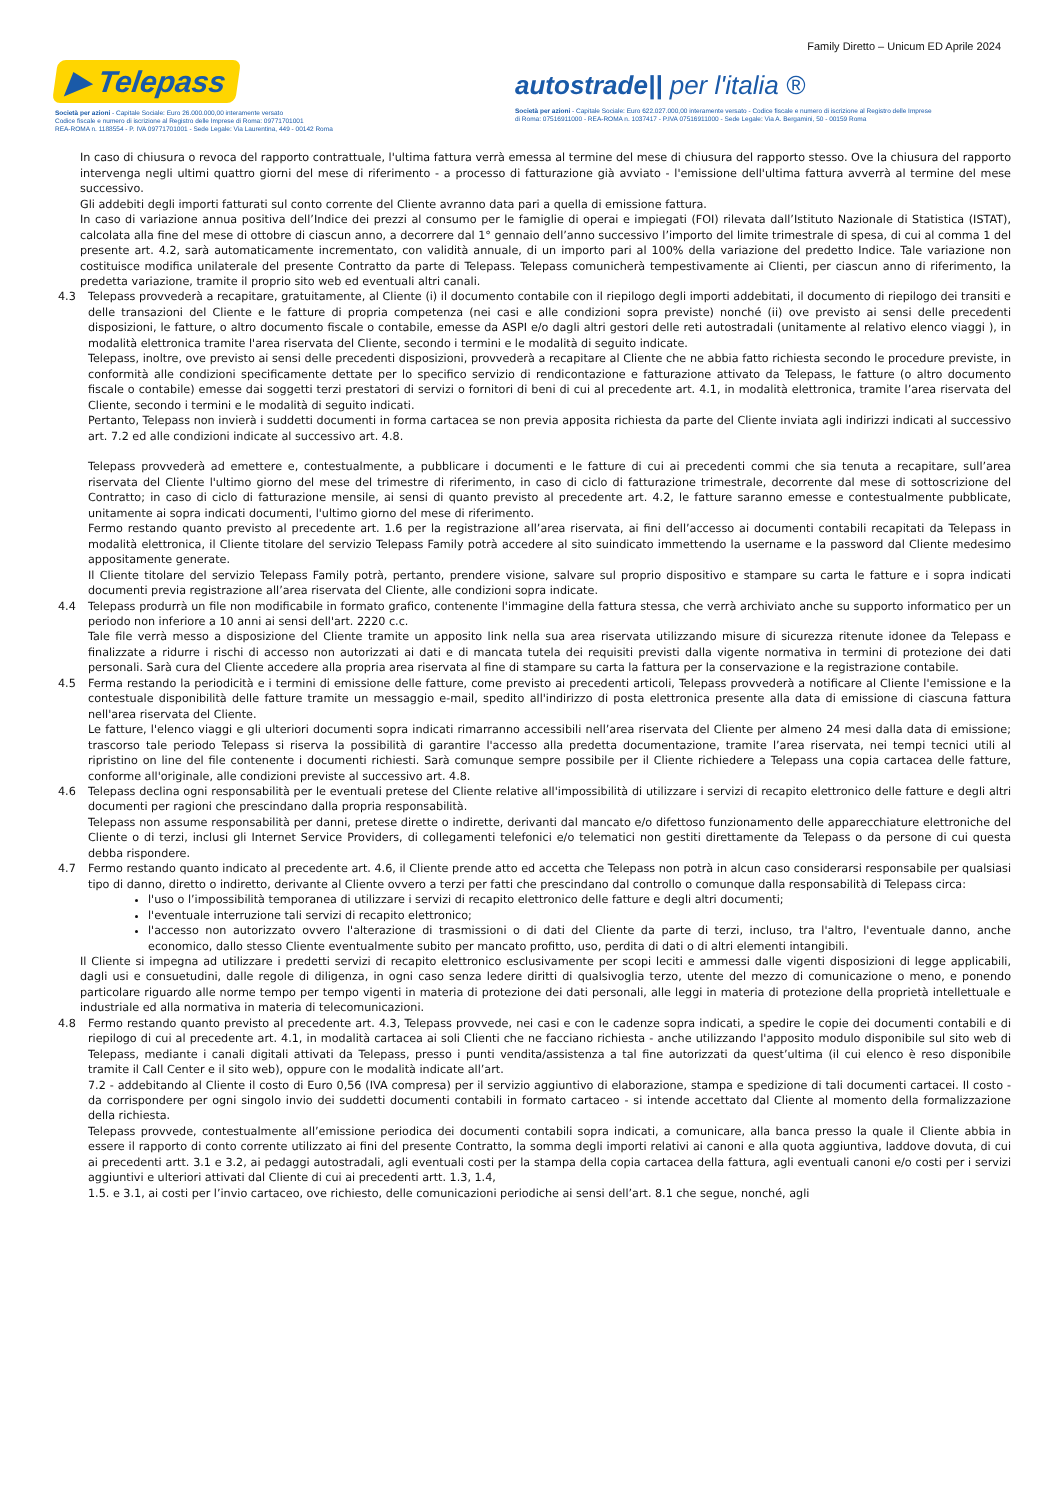Family Diretto – Unicum ED Aprile 2024
▶ Telepass
Società per azioni - Capitale Sociale: Euro 26.000.000,00 interamente versato
Codice fiscale e numero di iscrizione al Registro delle Imprese di Roma: 09771701001
REA-ROMA n. 1188554 - P. IVA 09771701001 - Sede Legale: Via Laurentina, 449 - 00142 Roma
autostrade|| per l'italia ®
Società per azioni - Capitale Sociale: Euro 622.027.000,00 interamente versato - Codice fiscale e numero di iscrizione al Registro delle Imprese di Roma: 07516911000 - REA-ROMA n. 1037417 - P.IVA 07516911000 - Sede Legale: Via A. Bergamini, 50 - 00159 Roma
In caso di chiusura o revoca del rapporto contrattuale, l'ultima fattura verrà emessa al termine del mese di chiusura del rapporto stesso. Ove la chiusura del rapporto intervenga negli ultimi quattro giorni del mese di riferimento - a processo di fatturazione già avviato - l'emissione dell'ultima fattura avverrà al termine del mese successivo.
Gli addebiti degli importi fatturati sul conto corrente del Cliente avranno data pari a quella di emissione fattura.
In caso di variazione annua positiva dell’Indice dei prezzi al consumo per le famiglie di operai e impiegati (FOI) rilevata dall’Istituto Nazionale di Statistica (ISTAT), calcolata alla fine del mese di ottobre di ciascun anno, a decorrere dal 1° gennaio dell’anno successivo l’importo del limite trimestrale di spesa, di cui al comma 1 del presente art. 4.2, sarà automaticamente incrementato, con validità annuale, di un importo pari al 100% della variazione del predetto Indice. Tale variazione non costituisce modifica unilaterale del presente Contratto da parte di Telepass. Telepass comunicherà tempestivamente ai Clienti, per ciascun anno di riferimento, la predetta variazione, tramite il proprio sito web ed eventuali altri canali.
4.3 Telepass provvederà a recapitare, gratuitamente, al Cliente (i) il documento contabile con il riepilogo degli importi addebitati, il documento di riepilogo dei transiti e delle transazioni del Cliente e le fatture di propria competenza (nei casi e alle condizioni sopra previste) nonché (ii) ove previsto ai sensi delle precedenti disposizioni, le fatture, o altro documento fiscale o contabile, emesse da ASPI e/o dagli altri gestori delle reti autostradali (unitamente al relativo elenco viaggi ), in modalità elettronica tramite l'area riservata del Cliente, secondo i termini e le modalità di seguito indicate.
Telepass, inoltre, ove previsto ai sensi delle precedenti disposizioni, provvederà a recapitare al Cliente che ne abbia fatto richiesta secondo le procedure previste, in conformità alle condizioni specificamente dettate per lo specifico servizio di rendicontazione e fatturazione attivato da Telepass, le fatture (o altro documento fiscale o contabile) emesse dai soggetti terzi prestatori di servizi o fornitori di beni di cui al precedente art. 4.1, in modalità elettronica, tramite l’area riservata del Cliente, secondo i termini e le modalità di seguito indicati.
Pertanto, Telepass non invierà i suddetti documenti in forma cartacea se non previa apposita richiesta da parte del Cliente inviata agli indirizzi indicati al successivo art. 7.2 ed alle condizioni indicate al successivo art. 4.8.
Telepass provvederà ad emettere e, contestualmente, a pubblicare i documenti e le fatture di cui ai precedenti commi che sia tenuta a recapitare, sull’area riservata del Cliente l'ultimo giorno del mese del trimestre di riferimento, in caso di ciclo di fatturazione trimestrale, decorrente dal mese di sottoscrizione del Contratto; in caso di ciclo di fatturazione mensile, ai sensi di quanto previsto al precedente art. 4.2, le fatture saranno emesse e contestualmente pubblicate, unitamente ai sopra indicati documenti, l'ultimo giorno del mese di riferimento.
Fermo restando quanto previsto al precedente art. 1.6 per la registrazione all’area riservata, ai fini dell’accesso ai documenti contabili recapitati da Telepass in modalità elettronica, il Cliente titolare del servizio Telepass Family potrà accedere al sito suindicato immettendo la username e la password dal Cliente medesimo appositamente generate.
Il Cliente titolare del servizio Telepass Family potrà, pertanto, prendere visione, salvare sul proprio dispositivo e stampare su carta le fatture e i sopra indicati documenti previa registrazione all’area riservata del Cliente, alle condizioni sopra indicate.
4.4 Telepass produrrà un file non modificabile in formato grafico, contenente l'immagine della fattura stessa, che verrà archiviato anche su supporto informatico per un periodo non inferiore a 10 anni ai sensi dell'art. 2220 c.c.
Tale file verrà messo a disposizione del Cliente tramite un apposito link nella sua area riservata utilizzando misure di sicurezza ritenute idonee da Telepass e finalizzate a ridurre i rischi di accesso non autorizzati ai dati e di mancata tutela dei requisiti previsti dalla vigente normativa in termini di protezione dei dati personali. Sarà cura del Cliente accedere alla propria area riservata al fine di stampare su carta la fattura per la conservazione e la registrazione contabile.
4.5 Ferma restando la periodicità e i termini di emissione delle fatture, come previsto ai precedenti articoli, Telepass provvederà a notificare al Cliente l'emissione e la contestuale disponibilità delle fatture tramite un messaggio e-mail, spedito all'indirizzo di posta elettronica presente alla data di emissione di ciascuna fattura nell'area riservata del Cliente.
Le fatture, l'elenco viaggi e gli ulteriori documenti sopra indicati rimarranno accessibili nell’area riservata del Cliente per almeno 24 mesi dalla data di emissione; trascorso tale periodo Telepass si riserva la possibilità di garantire l'accesso alla predetta documentazione, tramite l’area riservata, nei tempi tecnici utili al ripristino on line del file contenente i documenti richiesti. Sarà comunque sempre possibile per il Cliente richiedere a Telepass una copia cartacea delle fatture, conforme all'originale, alle condizioni previste al successivo art. 4.8.
4.6 Telepass declina ogni responsabilità per le eventuali pretese del Cliente relative all'impossibilità di utilizzare i servizi di recapito elettronico delle fatture e degli altri documenti per ragioni che prescindano dalla propria responsabilità.
Telepass non assume responsabilità per danni, pretese dirette o indirette, derivanti dal mancato e/o difettoso funzionamento delle apparecchiature elettroniche del Cliente o di terzi, inclusi gli Internet Service Providers, di collegamenti telefonici e/o telematici non gestiti direttamente da Telepass o da persone di cui questa debba rispondere.
4.7 Fermo restando quanto indicato al precedente art. 4.6, il Cliente prende atto ed accetta che Telepass non potrà in alcun caso considerarsi responsabile per qualsiasi tipo di danno, diretto o indiretto, derivante al Cliente ovvero a terzi per fatti che prescindano dal controllo o comunque dalla responsabilità di Telepass circa:
l'uso o l’impossibilità temporanea di utilizzare i servizi di recapito elettronico delle fatture e degli altri documenti;
l'eventuale interruzione tali servizi di recapito elettronico;
l'accesso non autorizzato ovvero l'alterazione di trasmissioni o di dati del Cliente da parte di terzi, incluso, tra l'altro, l'eventuale danno, anche economico, dallo stesso Cliente eventualmente subito per mancato profitto, uso, perdita di dati o di altri elementi intangibili.
Il Cliente si impegna ad utilizzare i predetti servizi di recapito elettronico esclusivamente per scopi leciti e ammessi dalle vigenti disposizioni di legge applicabili, dagli usi e consuetudini, dalle regole di diligenza, in ogni caso senza ledere diritti di qualsivoglia terzo, utente del mezzo di comunicazione o meno, e ponendo particolare riguardo alle norme tempo per tempo vigenti in materia di protezione dei dati personali, alle leggi in materia di protezione della proprietà intellettuale e industriale ed alla normativa in materia di telecomunicazioni.
4.8 Fermo restando quanto previsto al precedente art. 4.3, Telepass provvede, nei casi e con le cadenze sopra indicati, a spedire le copie dei documenti contabili e di riepilogo di cui al precedente art. 4.1, in modalità cartacea ai soli Clienti che ne facciano richiesta - anche utilizzando l'apposito modulo disponibile sul sito web di Telepass, mediante i canali digitali attivati da Telepass, presso i punti vendita/assistenza a tal fine autorizzati da quest’ultima (il cui elenco è reso disponibile tramite il Call Center e il sito web), oppure con le modalità indicate all’art.
7.2 - addebitando al Cliente il costo di Euro 0,56 (IVA compresa) per il servizio aggiuntivo di elaborazione, stampa e spedizione di tali documenti cartacei. Il costo - da corrispondere per ogni singolo invio dei suddetti documenti contabili in formato cartaceo - si intende accettato dal Cliente al momento della formalizzazione della richiesta.
Telepass provvede, contestualmente all’emissione periodica dei documenti contabili sopra indicati, a comunicare, alla banca presso la quale il Cliente abbia in essere il rapporto di conto corrente utilizzato ai fini del presente Contratto, la somma degli importi relativi ai canoni e alla quota aggiuntiva, laddove dovuta, di cui ai precedenti artt. 3.1 e 3.2, ai pedaggi autostradali, agli eventuali costi per la stampa della copia cartacea della fattura, agli eventuali canoni e/o costi per i servizi aggiuntivi e ulteriori attivati dal Cliente di cui ai precedenti artt. 1.3, 1.4,
1.5. e 3.1, ai costi per l’invio cartaceo, ove richiesto, delle comunicazioni periodiche ai sensi dell’art. 8.1 che segue, nonché, agli